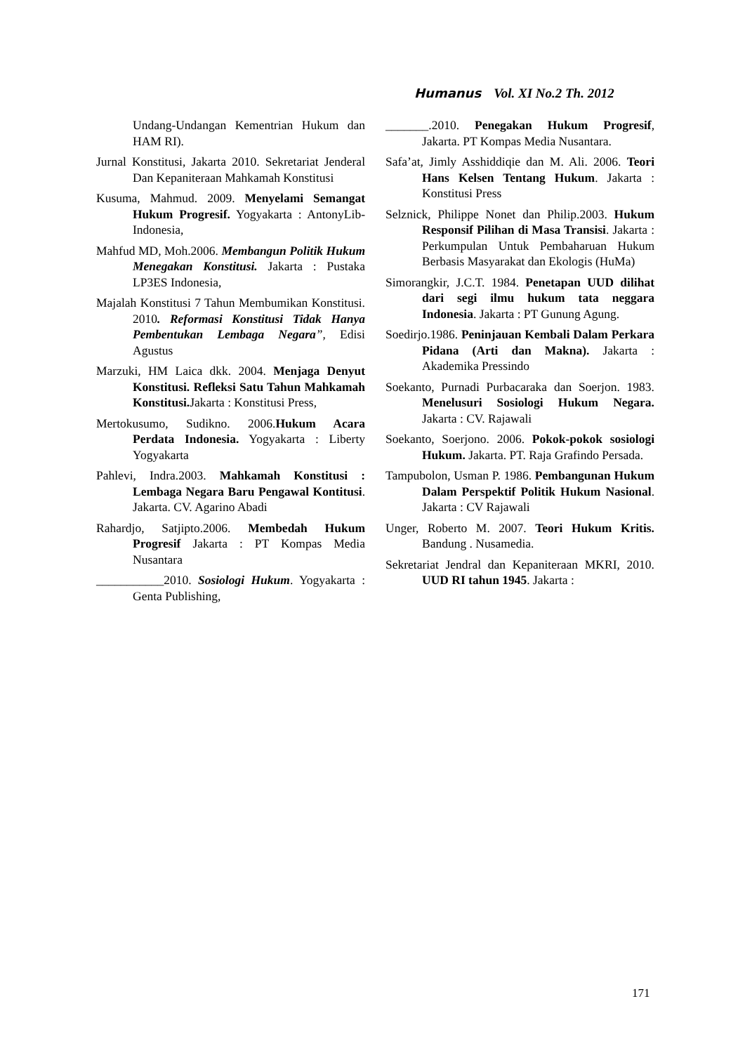Humanus Vol. XI No.2 Th. 2012
Undang-Undangan Kementrian Hukum dan HAM RI).
Jurnal Konstitusi, Jakarta 2010. Sekretariat Jenderal Dan Kepaniteraan Mahkamah Konstitusi
Kusuma, Mahmud. 2009. Menyelami Semangat Hukum Progresif. Yogyakarta : AntonyLib-Indonesia,
Mahfud MD, Moh.2006. Membangun Politik Hukum Menegakan Konstitusi. Jakarta : Pustaka LP3ES Indonesia,
Majalah Konstitusi 7 Tahun Membumikan Konstitusi. 2010. Reformasi Konstitusi Tidak Hanya Pembentukan Lembaga Negara”, Edisi Agustus
Marzuki, HM Laica dkk. 2004. Menjaga Denyut Konstitusi. Refleksi Satu Tahun Mahkamah Konstitusi. Jakarta : Konstitusi Press,
Mertokusumo, Sudikno. 2006.Hukum Acara Perdata Indonesia. Yogyakarta : Liberty Yogyakarta
Pahlevi, Indra.2003. Mahkamah Konstitusi : Lembaga Negara Baru Pengawal Kontitusi. Jakarta. CV. Agarino Abadi
Rahardjo, Satjipto.2006. Membedah Hukum Progresif Jakarta : PT Kompas Media Nusantara
___________2010. Sosiologi Hukum. Yogyakarta : Genta Publishing,
_______.2010. Penegakan Hukum Progresif, Jakarta. PT Kompas Media Nusantara.
Safa’at, Jimly Asshiddiqie dan M. Ali. 2006. Teori Hans Kelsen Tentang Hukum. Jakarta : Konstitusi Press
Selznick, Philippe Nonet dan Philip.2003. Hukum Responsif Pilihan di Masa Transisi. Jakarta : Perkumpulan Untuk Pembaharuan Hukum Berbasis Masyarakat dan Ekologis (HuMa)
Simorangkir, J.C.T. 1984. Penetapan UUD dilihat dari segi ilmu hukum tata neggara Indonesia. Jakarta : PT Gunung Agung.
Soedirjo.1986. Peninjauan Kembali Dalam Perkara Pidana (Arti dan Makna). Jakarta : Akademika Pressindo
Soekanto, Purnadi Purbacaraka dan Soerjon. 1983. Menelusuri Sosiologi Hukum Negara. Jakarta : CV. Rajawali
Soekanto, Soerjono. 2006. Pokok-pokok sosiologi Hukum. Jakarta. PT. Raja Grafindo Persada.
Tampubolon, Usman P. 1986. Pembangunan Hukum Dalam Perspektif Politik Hukum Nasional. Jakarta : CV Rajawali
Unger, Roberto M. 2007. Teori Hukum Kritis. Bandung . Nusamedia.
Sekretariat Jendral dan Kepaniteraan MKRI, 2010. UUD RI tahun 1945. Jakarta :
171